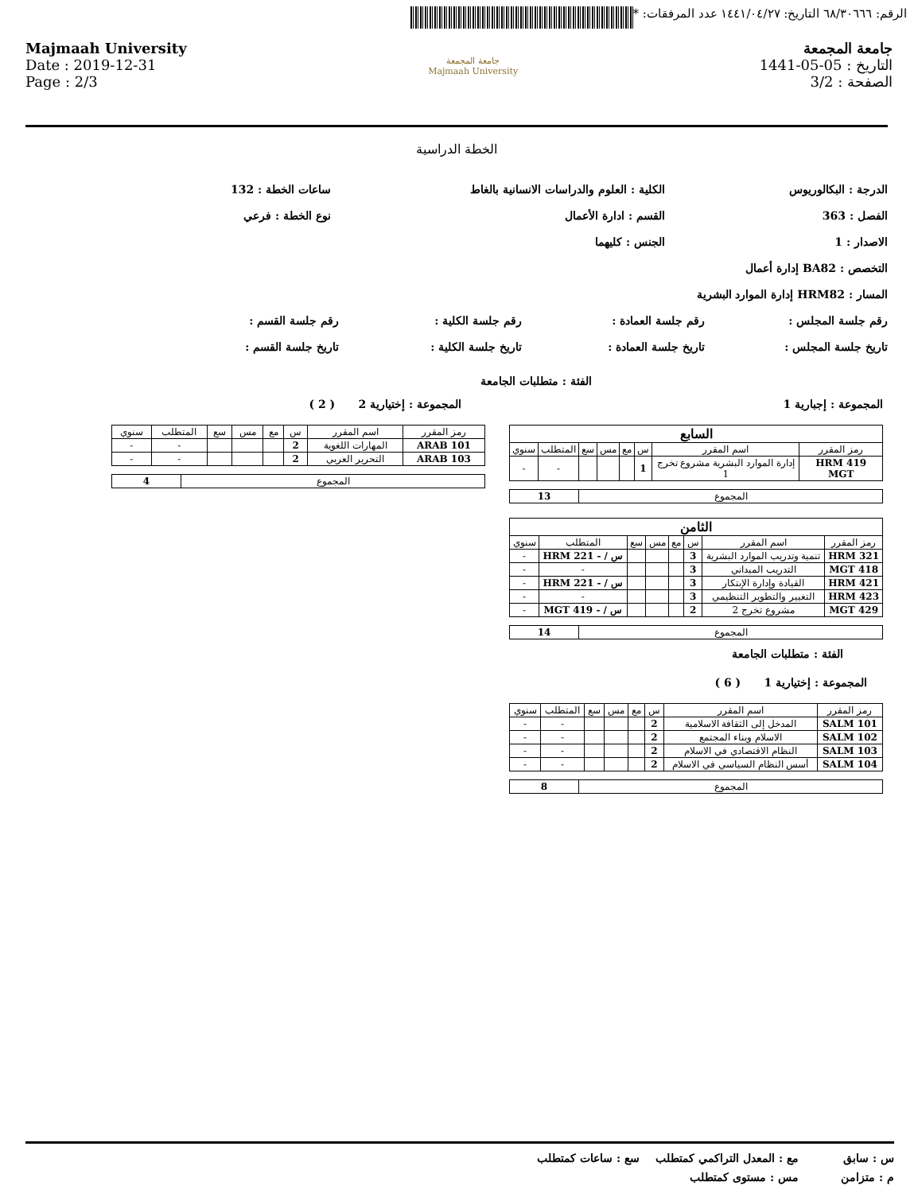الرقم: ٦٨/٣٠٦٦٦ التاريخ: ١٤٤١/٠٤/٢٧ عدد المرفقات: *
جامعة المجمعة
التاريخ : 05-05-1441
الصفحة : 3/2
Majmaah University
Date : 2019-12-31
Page : 2/3
جامعة المجمعة
Majmaah University
الخطة الدراسية
الدرجة : البكالوريوس الكلية : العلوم والدراسات الانسانية بالغاط ساعات الخطة : 132
الفصل : 363 القسم : ادارة الأعمال نوع الخطة : فرعي
الاصدار : 1 الجنس : كليهما
التخصص : BA82 إدارة أعمال
المسار : HRM82 إدارة الموارد البشرية
رقم جلسة المجلس : رقم جلسة العمادة : رقم جلسة الكلية : رقم جلسة القسم :
تاريخ جلسة المجلس : تاريخ جلسة العمادة : تاريخ جلسة الكلية : تاريخ جلسة القسم :
الفئة : متطلبات الجامعة
المجموعة : إجبارية 1
| السابع | | | | | | | |
| رمز المقرر | اسم المقرر | س | مع | مس | سع | المتطلب | سنوي |
| HRM 419 MGT | إدارة الموارد البشرية مشروع تخرج 1 | 1 | | | | - | - |
| المجموع | 13 |
| الثامن | | | | | | | |
| رمز المقرر | اسم المقرر | س | مع | مس | سع | المتطلب | سنوي |
| 321 HRM | تنمية وتدريب الموارد البشرية | 3 | | | | س / - 221 HRM | - |
| 418 MGT | التدريب الميداني | 3 | | | | - | - |
| 421 HRM | القيادة وإدارة الإبتكار | 3 | | | | س / - 221 HRM | - |
| 423 HRM | التغيير والتطوير التنظيمي | 3 | | | | - | - |
| 429 MGT | مشروع تخرج 2 | 2 | | | | س / - 419 MGT | - |
| المجموع | 14 |
الفئة : متطلبات الجامعة
المجموعة : إختيارية 1 ( 6 )
| رمز المقرر | اسم المقرر | س | مع | مس | سع | المتطلب | سنوي |
| --- | --- | --- | --- | --- | --- | --- | --- |
| SALM 101 | المدخل إلى الثقافة الاسلامية | 2 | | | | - | - |
| SALM 102 | الاسلام وبناء المجتمع | 2 | | | | - | - |
| SALM 103 | النظام الاقتصادي في الاسلام | 2 | | | | - | - |
| SALM 104 | أسس النظام السياسي في الاسلام | 2 | | | | - | - |
| المجموع | 8 |
المجموعة : إختيارية 2 ( 2 )
| رمز المقرر | اسم المقرر | س | مع | مس | سع | المتطلب | سنوي |
| --- | --- | --- | --- | --- | --- | --- | --- |
| ARAB 101 | المهارات اللغوية | 2 | | | | - | - |
| ARAB 103 | التحرير العربي | 2 | | | | - | - |
| المجموع | 4 |
س : سابق مع : المعدل التراكمي كمتطلب سع : ساعات كمتطلب
م : متزامن مس : مستوى كمتطلب